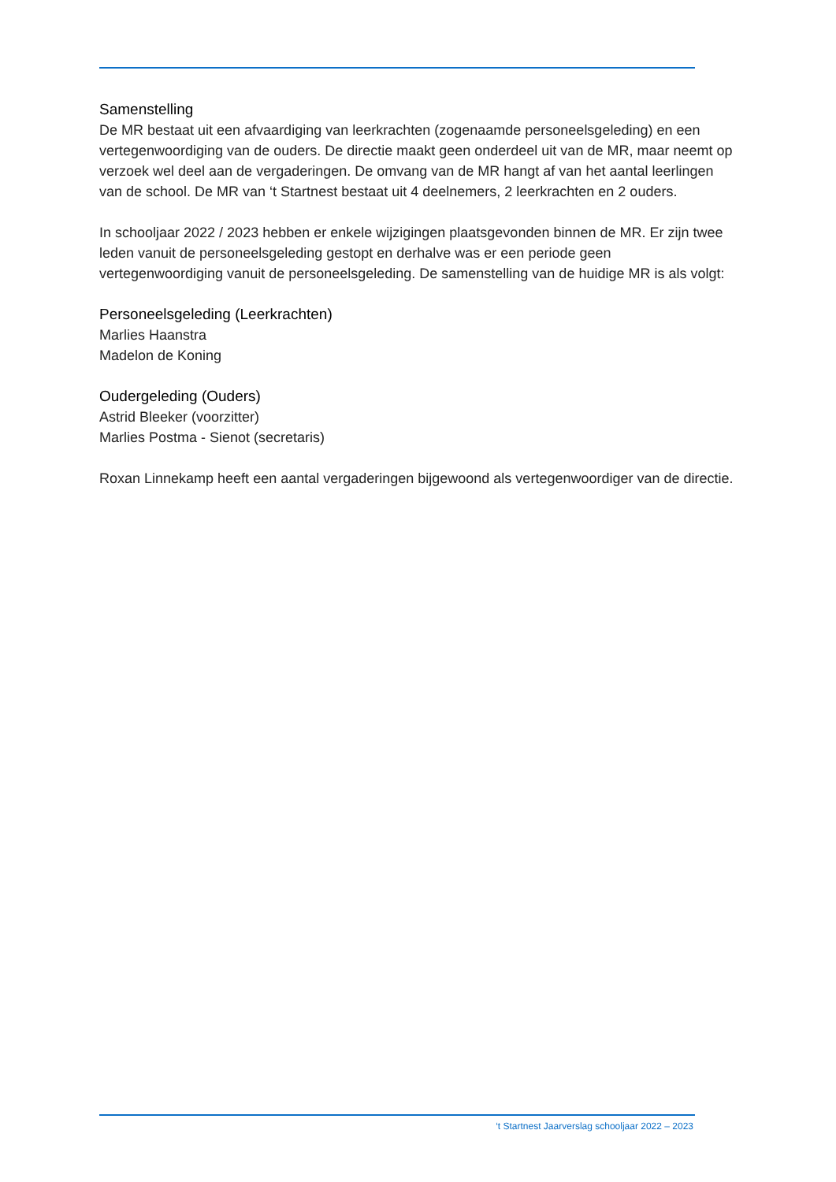Samenstelling
De MR bestaat uit een afvaardiging van leerkrachten (zogenaamde personeelsgeleding) en een vertegenwoordiging van de ouders. De directie maakt geen onderdeel uit van de MR, maar neemt op verzoek wel deel aan de vergaderingen. De omvang van de MR hangt af van het aantal leerlingen van de school. De MR van ‘t Startnest bestaat uit 4 deelnemers, 2 leerkrachten en 2 ouders.
In schooljaar 2022 / 2023 hebben er enkele wijzigingen plaatsgevonden binnen de MR. Er zijn twee leden vanuit de personeelsgeleding gestopt en derhalve was er een periode geen vertegenwoordiging vanuit de personeelsgeleding. De samenstelling van de huidige MR is als volgt:
Personeelsgeleding (Leerkrachten)
Marlies Haanstra
Madelon de Koning
Oudergeleding (Ouders)
Astrid Bleeker (voorzitter)
Marlies Postma - Sienot (secretaris)
Roxan Linnekamp heeft een aantal vergaderingen bijgewoond als vertegenwoordiger van de directie.
‘t Startnest Jaarverslag schooljaar 2022 – 2023